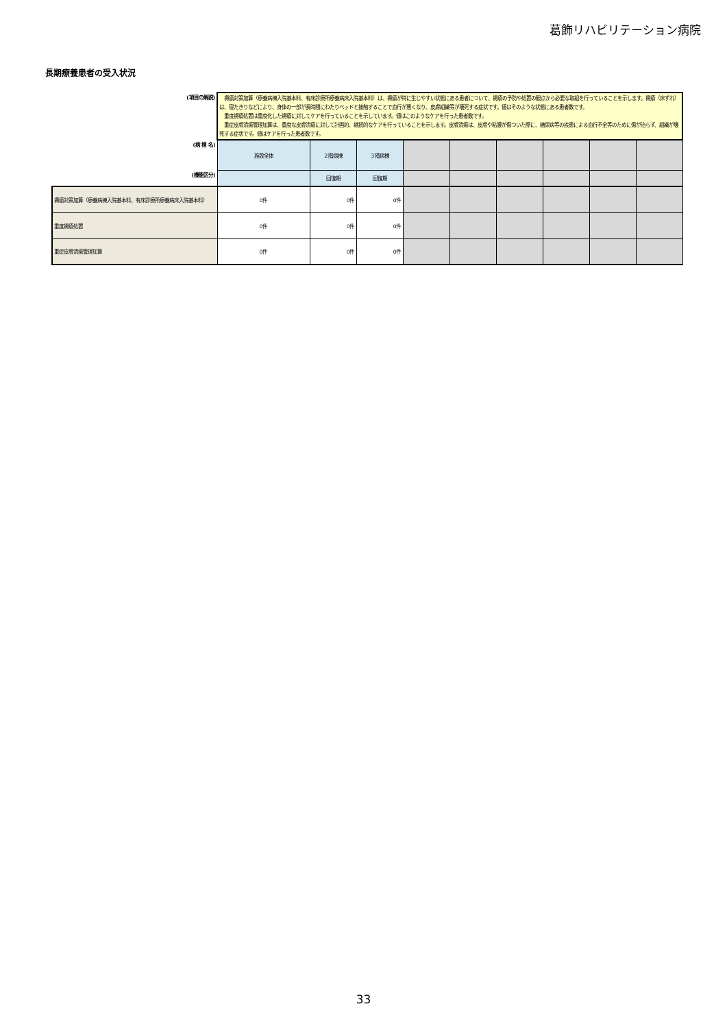葛飾リハビリテーション病院
長期療養患者の受入状況
| (項目の解説) | 褥瘡対策加算（療養病棟入院基本料、有床診療所療養病床入院基本料）は、褥瘡が特に生じやすい状態にある患者について、褥瘡の予防や処置の観点から必要な取組を行っていることを示します。褥瘡（床ずれ）は、寝たきりなどにより、身体の一部が長時間にわたりベッドと接触することで血行が悪くなり、皮膚組織等が壊死する症状です。値はそのような状態にある患者数です。 重度褥瘡処置は重度化した褥瘡に対してケアを行っていることを示しています。値はこのようなケアを行った患者数です。 重症皮膚潰瘍管理加算は、重度な皮膚潰瘍に対して計画的、継続的なケアを行っていることを示します。皮膚潰瘍は、皮膚や粘膜が傷ついた際に、糖尿病等の疾患による血行不全等のために傷が治らず、組織が壊死する症状です。値はケアを行った患者数です。 | | | | | | | | |
| (病 棟 名) | 施設全体 | ２階病棟 | ３階病棟 | | | | | | |
| (機能区分) | | 回復期 | 回復期 | | | | | | |
| 褥瘡対策加算（療養病棟入院基本料、有床診療所療養病床入院基本料） | 0件 | 0件 | 0件 | | | | | | |
| 重度褥瘡処置 | 0件 | 0件 | 0件 | | | | | | |
| 重症皮膚潰瘍管理加算 | 0件 | 0件 | 0件 | | | | | | |
33